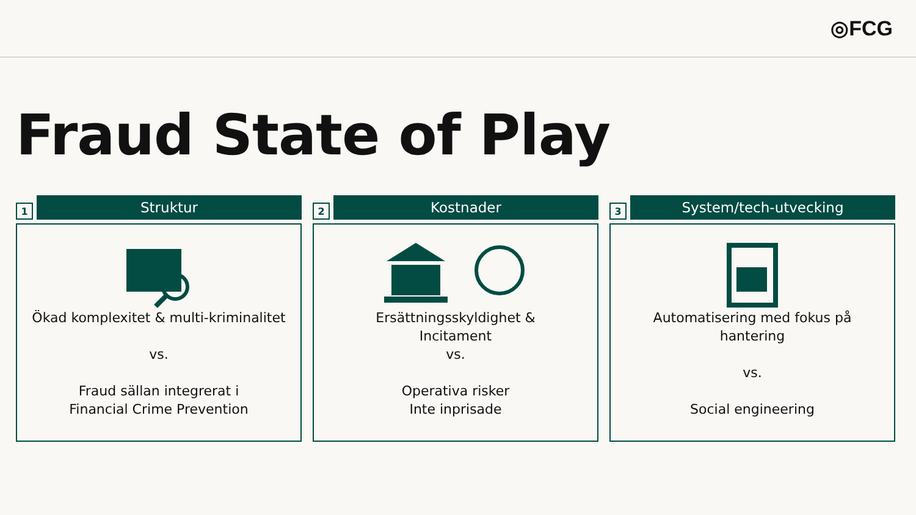◎FCG
Fraud State of Play
1
Struktur
Ökad komplexitet & multi-kriminalitet
vs.
Fraud sällan integrerat i
Financial Crime Prevention
2
Kostnader
Ersättningsskyldighet &
Incitament
vs.
Operativa risker
Inte inprisade
3
System/tech-utvecking
Automatisering med fokus på
hantering
vs.
Social engineering